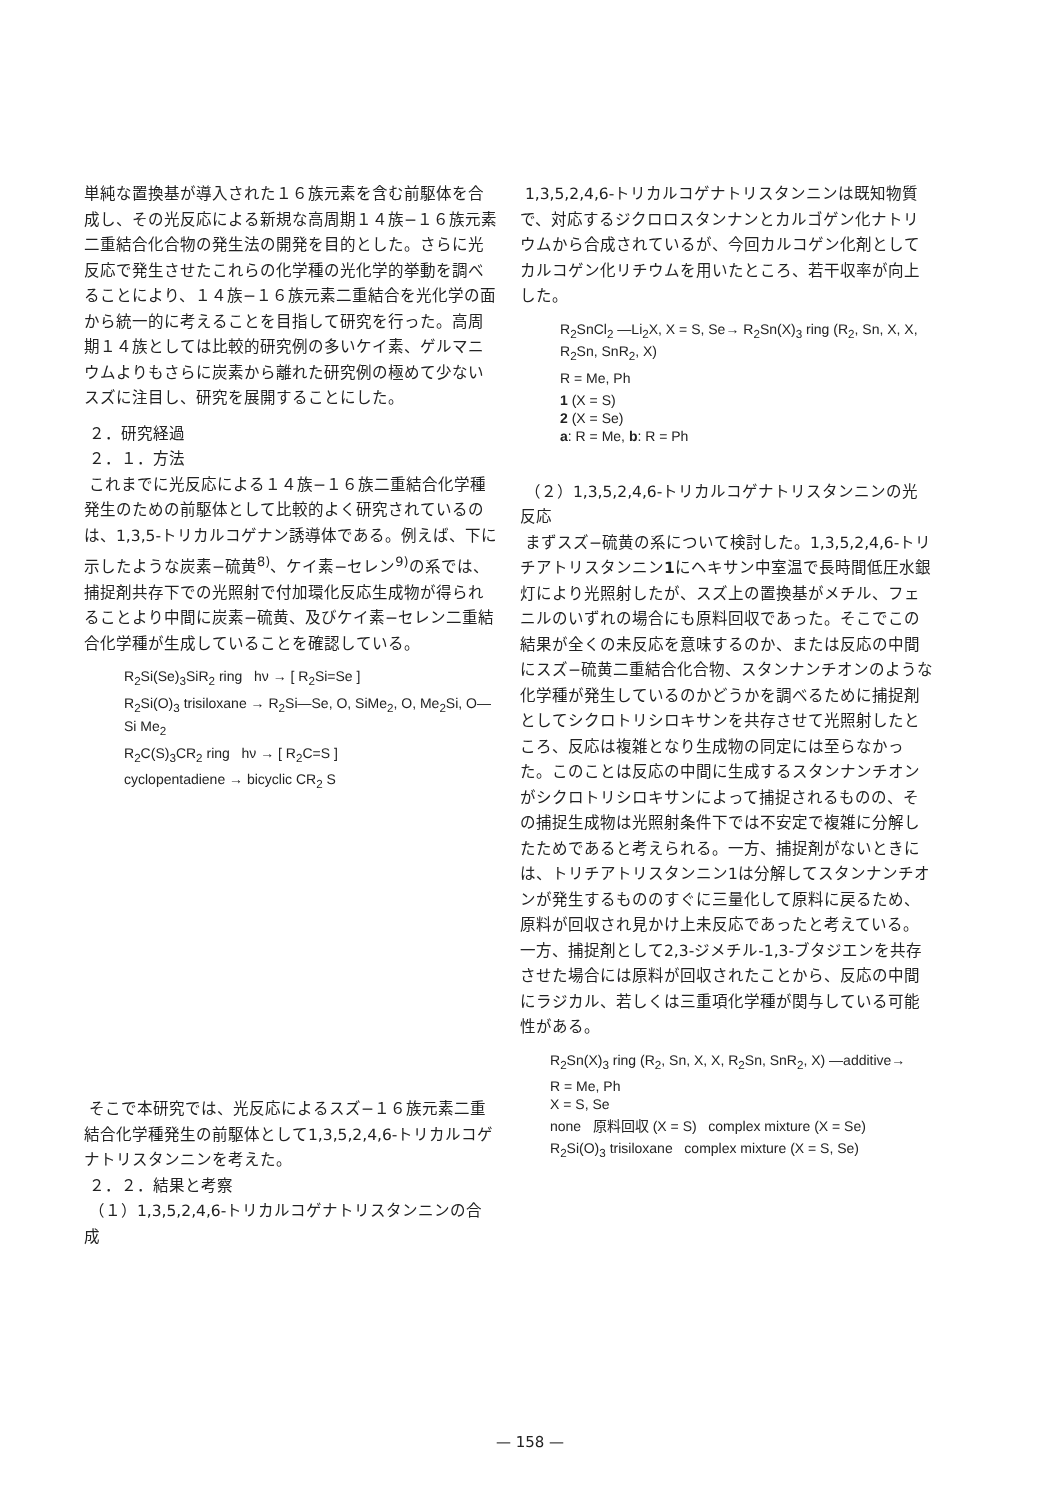単純な置換基が導入された１６族元素を含む前駆体を合成し、その光反応による新規な高周期１４族−１６族元素二重結合化合物の発生法の開発を目的とした。さらに光反応で発生させたこれらの化学種の光化学的挙動を調べることにより、１４族−１６族元素二重結合を光化学の面から統一的に考えることを目指して研究を行った。高周期１４族としては比較的研究例の多いケイ素、ゲルマニウムよりもさらに炭素から離れた研究例の極めて少ないスズに注目し、研究を展開することにした。
２．研究経過
２．１．方法
これまでに光反応による１４族−１６族二重結合化学種発生のための前駆体として比較的よく研究されているのは、1,3,5-トリカルコゲナン誘導体である。例えば、下に示したような炭素−硫黄<sup>8)</sup>、ケイ素−セレン<sup>9)</sup>の系では、捕捉剤共存下での光照射で付加環化反応生成物が得られることより中間に炭素−硫黄、及びケイ素−セレン二重結合化学種が生成していることを確認している。
R<sub>2</sub>Si(Se)<sub>3</sub>SiR<sub>2</sub> ring hν → [ R<sub>2</sub>Si=Se ]
R<sub>2</sub>Si(O)<sub>3</sub> trisiloxane → R<sub>2</sub>Si—Se, O, SiMe<sub>2</sub>, O, Me<sub>2</sub>Si, O—Si Me<sub>2</sub>
R<sub>2</sub>C(S)<sub>3</sub>CR<sub>2</sub> ring hν → [ R<sub>2</sub>C=S ]
cyclopentadiene → bicyclic CR<sub>2</sub> S
そこで本研究では、光反応によるスズ−１６族元素二重結合化学種発生の前駆体として1,3,5,2,4,6-トリカルコゲナトリスタンニンを考えた。
２．２．結果と考察
（１）1,3,5,2,4,6-トリカルコゲナトリスタンニンの合成
1,3,5,2,4,6-トリカルコゲナトリスタンニンは既知物質で、対応するジクロロスタンナンとカルゴゲン化ナトリウムから合成されているが、今回カルコゲン化剤としてカルコゲン化リチウムを用いたところ、若干収率が向上した。
R<sub>2</sub>SnCl<sub>2</sub> —Li<sub>2</sub>X, X = S, Se→ R<sub>2</sub>Sn(X)<sub>3</sub> ring (R<sub>2</sub>, Sn, X, X, R<sub>2</sub>Sn, SnR<sub>2</sub>, X)
R = Me, Ph
1 (X = S)
2 (X = Se)
a: R = Me, b: R = Ph
（２）1,3,5,2,4,6-トリカルコゲナトリスタンニンの光反応
まずスズ−硫黄の系について検討した。1,3,5,2,4,6-トリチアトリスタンニン1にヘキサン中室温で長時間低圧水銀灯により光照射したが、スズ上の置換基がメチル、フェニルのいずれの場合にも原料回収であった。そこでこの結果が全くの未反応を意味するのか、または反応の中間にスズ−硫黄二重結合化合物、スタンナンチオンのような化学種が発生しているのかどうかを調べるために捕捉剤としてシクロトリシロキサンを共存させて光照射したところ、反応は複雑となり生成物の同定には至らなかった。このことは反応の中間に生成するスタンナンチオンがシクロトリシロキサンによって捕捉されるものの、その捕捉生成物は光照射条件下では不安定で複雑に分解したためであると考えられる。一方、捕捉剤がないときには、トリチアトリスタンニン1は分解してスタンナンチオンが発生するもののすぐに三量化して原料に戻るため、原料が回収され見かけ上未反応であったと考えている。一方、捕捉剤として2,3-ジメチル-1,3-ブタジエンを共存させた場合には原料が回収されたことから、反応の中間にラジカル、若しくは三重項化学種が関与している可能性がある。
R<sub>2</sub>Sn(X)<sub>3</sub> ring (R<sub>2</sub>, Sn, X, X, R<sub>2</sub>Sn, SnR<sub>2</sub>, X) —additive→
R = Me, Ph
X = S, Se
none 原料回収 (X = S) complex mixture (X = Se)
R<sub>2</sub>Si(O)<sub>3</sub> trisiloxane complex mixture (X = S, Se)
— 158 —